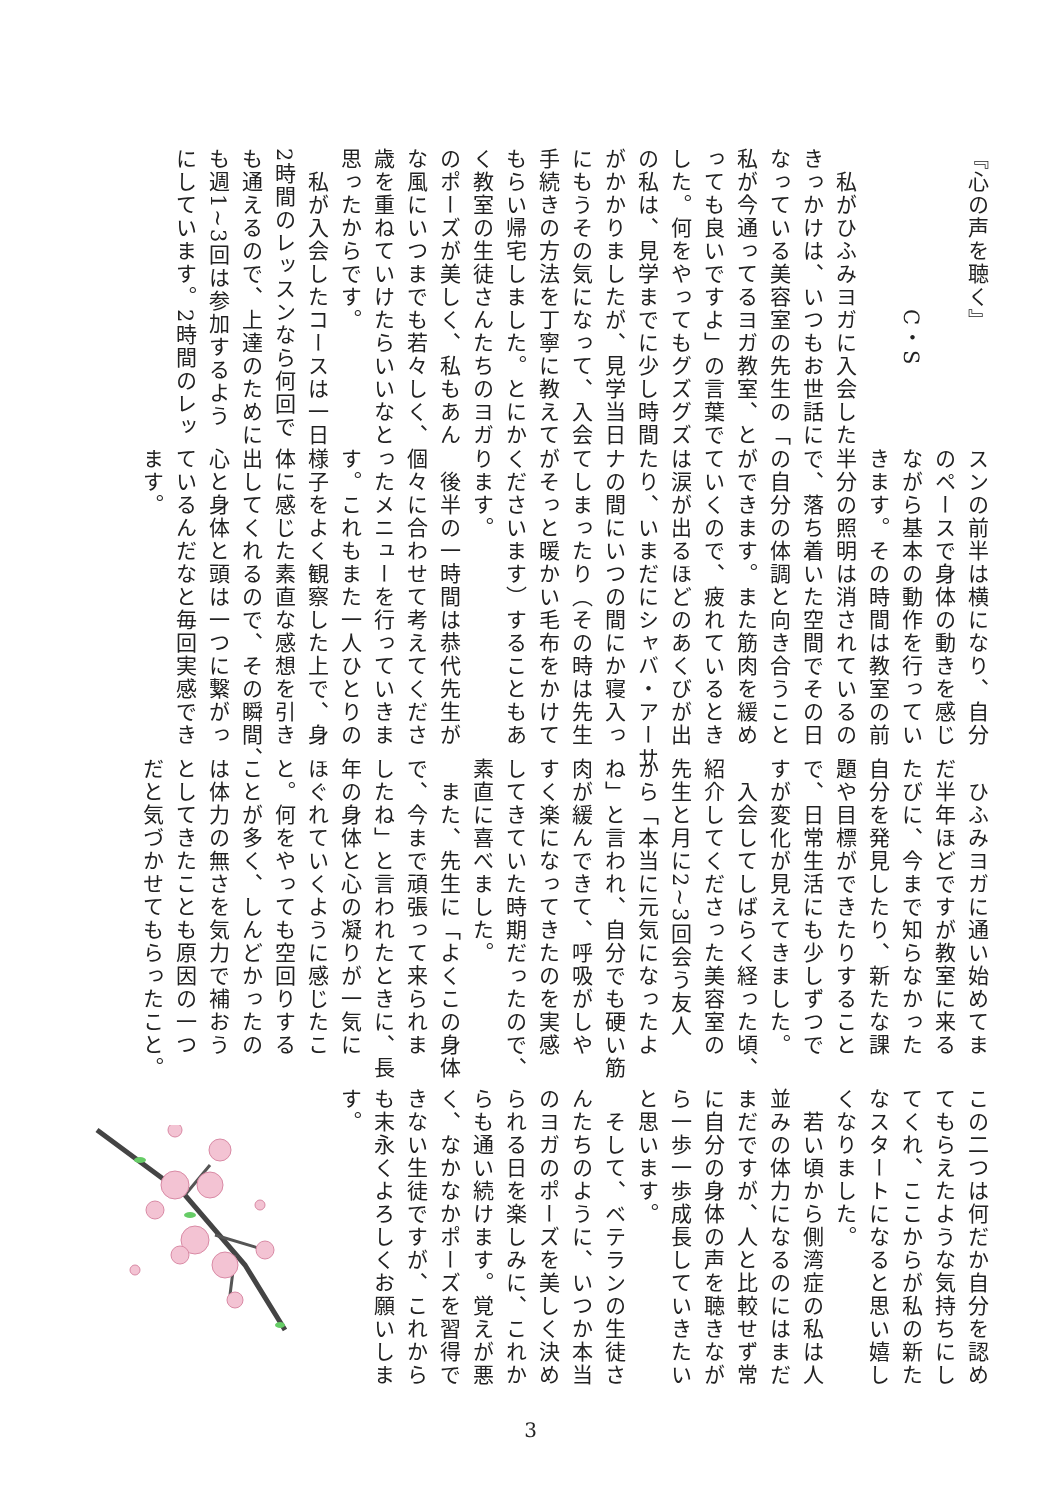『心の声を聴く』
　　　　　　　C・S
　私がひふみヨガに入会した
きっかけは、いつもお世話に
なっている美容室の先生の「
私が今通ってるヨガ教室、と
っても良いですよ」の言葉で
した。何をやってもグズグズ
の私は、見学までに少し時間
がかかりましたが、見学当日
にもうその気になって、入会
手続きの方法を丁寧に教えて
もらい帰宅しました。とにか
く教室の生徒さんたちのヨガ
のポーズが美しく、私もあん
な風にいつまでも若々しく、
歳を重ねていけたらいいなと
思ったからです。
　私が入会したコースは一日
2時間のレッスンなら何回で
も通えるので、上達のために
も週1~3回は参加するよう
にしています。2時間のレッ
スンの前半は横になり、自分
のペースで身体の動きを感じ
ながら基本の動作を行ってい
きます。その時間は教室の前
半分の照明は消されているの
で、落ち着いた空間でその日
の自分の体調と向き合うこと
ができます。また筋肉を緩め
ていくので、疲れているとき
は涙が出るほどのあくびが出
たり、いまだにシャバ・アーサ
ナの間にいつの間にか寝入っ
てしまったり（その時は先生
がそっと暖かい毛布をかけて
くださいます）することもあ
ります。
　後半の一時間は恭代先生が
個々に合わせて考えてくださ
ったメニューを行っていきま
す。これもまた一人ひとりの
様子をよく観察した上で、身
体に感じた素直な感想を引き
出してくれるので、その瞬間、
心と身体と頭は一つに繋がっ
ているんだなと毎回実感でき
ます。
　ひふみヨガに通い始めてま
だ半年ほどですが教室に来る
たびに、今まで知らなかった
自分を発見したり、新たな課
題や目標ができたりすること
で、日常生活にも少しずつで
すが変化が見えてきました。
　入会してしばらく経った頃、
紹介してくださった美容室の
先生と月に2~3回会う友人
から「本当に元気になったよ
ね」と言われ、自分でも硬い筋
肉が緩んできて、呼吸がしや
すく楽になってきたのを実感
してきていた時期だったので、
素直に喜べました。
　また、先生に「よくこの身体
で、今まで頑張って来られま
したね」と言われたときに、長
年の身体と心の凝りが一気に
ほぐれていくように感じたこ
と。何をやっても空回りする
ことが多く、しんどかったの
は体力の無さを気力で補おう
としてきたことも原因の一つ
だと気づかせてもらったこと。
この二つは何だか自分を認め
てもらえたような気持ちにし
てくれ、ここからが私の新た
なスタートになると思い嬉し
くなりました。
　若い頃から側湾症の私は人
並みの体力になるのにはまだ
まだですが、人と比較せず常
に自分の身体の声を聴きなが
ら一歩一歩成長していきたい
と思います。
　そして、ベテランの生徒さ
んたちのように、いつか本当
のヨガのポーズを美しく決め
られる日を楽しみに、これか
らも通い続けます。覚えが悪
く、なかなかポーズを習得で
きない生徒ですが、これから
も末永くよろしくお願いしま
す。
3